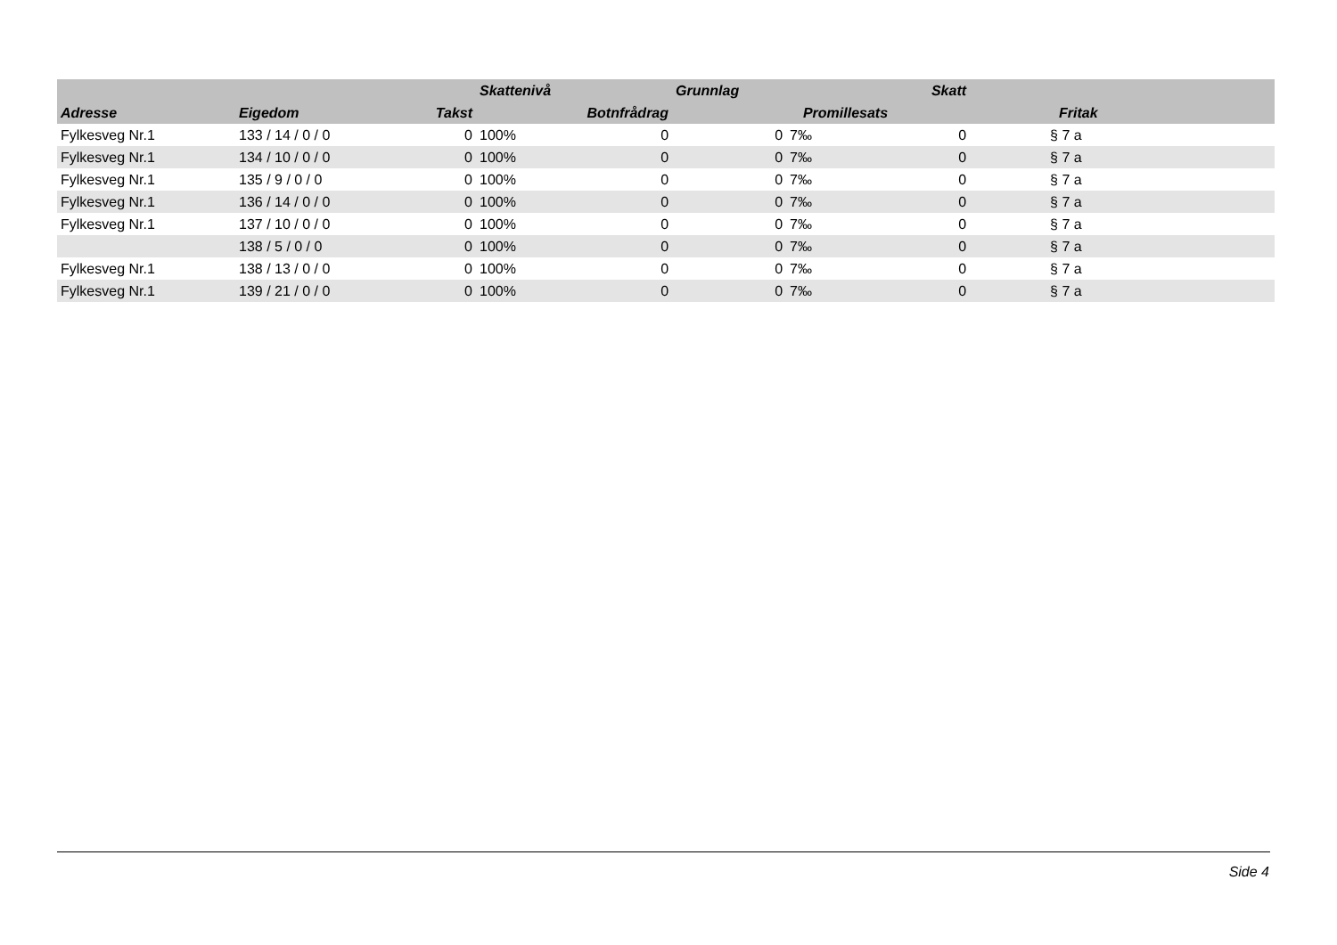| | | | Skattenivå | | Grunnlag | | Skatt | |
| --- | --- | --- | --- | --- | --- | --- | --- | --- |
| Adresse | Eigedom | Takst | | Botnfrådrag | | Promillesats | | Fritak |
| Fylkesveg Nr.1 | 133 / 14 / 0 / 0 | 0 | 100% | 0 | 0 | 7‰ | 0 | § 7 a |
| Fylkesveg Nr.1 | 134 / 10 / 0 / 0 | 0 | 100% | 0 | 0 | 7‰ | 0 | § 7 a |
| Fylkesveg Nr.1 | 135 / 9 / 0 / 0 | 0 | 100% | 0 | 0 | 7‰ | 0 | § 7 a |
| Fylkesveg Nr.1 | 136 / 14 / 0 / 0 | 0 | 100% | 0 | 0 | 7‰ | 0 | § 7 a |
| Fylkesveg Nr.1 | 137 / 10 / 0 / 0 | 0 | 100% | 0 | 0 | 7‰ | 0 | § 7 a |
| | 138 / 5 / 0 / 0 | 0 | 100% | 0 | 0 | 7‰ | 0 | § 7 a |
| Fylkesveg Nr.1 | 138 / 13 / 0 / 0 | 0 | 100% | 0 | 0 | 7‰ | 0 | § 7 a |
| Fylkesveg Nr.1 | 139 / 21 / 0 / 0 | 0 | 100% | 0 | 0 | 7‰ | 0 | § 7 a |
Side 4